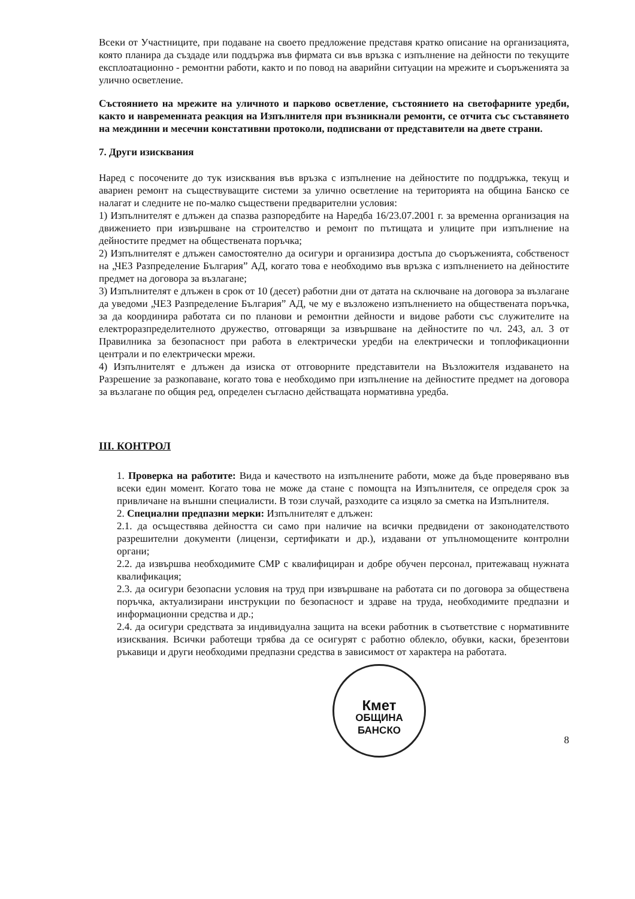Всеки от Участниците, при подаване на своето предложение представя кратко описание на организацията, която планира да създаде или поддържа във фирмата си във връзка с изпълнение на дейности по текущите експлоатационно - ремонтни работи, както и по повод на аварийни ситуации на мрежите и съоръженията за улично осветление.
Състоянието на мрежите на уличното и парково осветление, състоянието на светофарните уредби, както и навременната реакция на Изпълнителя при възникнали ремонти, се отчита със съставянето на междинни и месечни констативни протоколи, подписвани от представители на двете страни.
7. Други изисквания
Наред с посочените до тук изисквания във връзка с изпълнение на дейностите по поддръжка, текущ и авариен ремонт на съществуващите системи за улично осветление на територията на община Банско се налагат и следните не по-малко съществени предварителни условия:
1) Изпълнителят е длъжен да спазва разпоредбите на Наредба 16/23.07.2001 г. за временна организация на движението при извършване на строителство и ремонт по пътищата и улиците при изпълнение на дейностите предмет на обществената поръчка;
2) Изпълнителят е длъжен самостоятелно да осигури и организира достъпа до съоръженията, собственост на „ЧЕЗ Разпределение България” АД, когато това е необходимо във връзка с изпълнението на дейностите предмет на договора за възлагане;
3) Изпълнителят е длъжен в срок от 10 (десет) работни дни от датата на сключване на договора за възлагане да уведоми „ЧЕЗ Разпределение България” АД, че му е възложено изпълнението на обществената поръчка, за да координира работата си по планови и ремонтни дейности и видове работи със служителите на електроразпределителното дружество, отговарящи за извършване на дейностите по чл. 243, ал. 3 от Правилника за безопасност при работа в електрически уредби на електрически и топлофикационни централи и по електрически мрежи.
4) Изпълнителят е длъжен да изиска от отговорните представители на Възложителя издаването на Разрешение за разкопаване, когато това е необходимо при изпълнение на дейностите предмет на договора за възлагане по общия ред, определен съгласно действащата нормативна уредба.
III. КОНТРОЛ
1. Проверка на работите: Вида и качеството на изпълнените работи, може да бъде проверявано във всеки един момент. Когато това не може да стане с помощта на Изпълнителя, се определя срок за привличане на външни специалисти. В този случай, разходите са изцяло за сметка на Изпълнителя.
2. Специални предпазни мерки: Изпълнителят е длъжен:
2.1. да осъществява дейността си само при наличие на всички предвидени от законодателството разрешителни документи (лицензи, сертификати и др.), издавани от упълномощените контролни органи;
2.2. да извършва необходимите СМР с квалифициран и добре обучен персонал, притежаващ нужната квалификация;
2.3. да осигури безопасни условия на труд при извършване на работата си по договора за обществена поръчка, актуализирани инструкции по безопасност и здраве на труда, необходимите предпазни и информационни средства и др.;
2.4. да осигури средствата за индивидуална защита на всеки работник в съответствие с нормативните изисквания. Всички работещи трябва да се осигурят с работно облекло, обувки, каски, брезентови ръкавици и други необходими предпазни средства в зависимост от характера на работата.
Кмет
ОБЩИНА БАНСКО
8